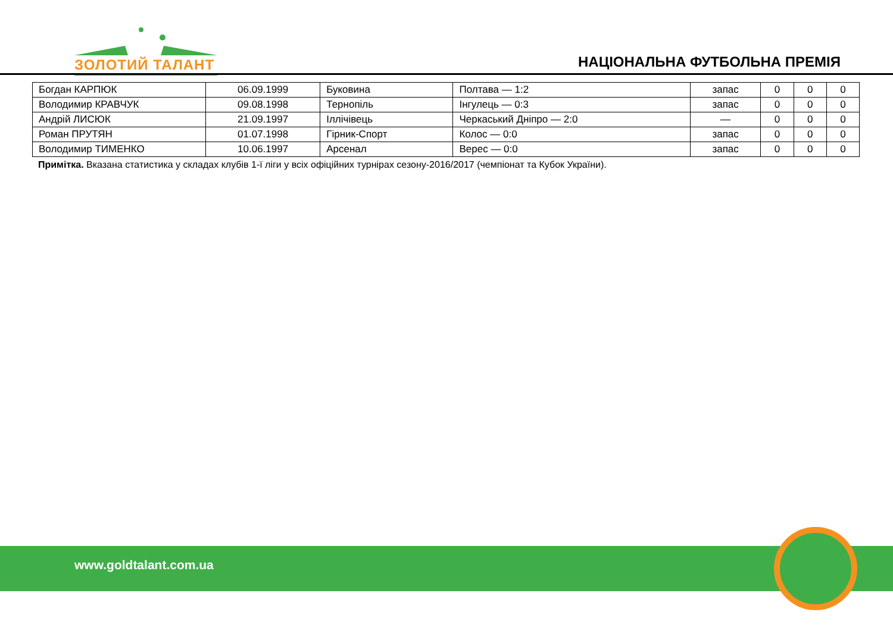ЗОЛОТИЙ ТАЛАНТ
НАЦІОНАЛЬНА ФУТБОЛЬНА ПРЕМІЯ
| Богдан КАРПЮК | 06.09.1999 | Буковина | Полтава — 1:2 | запас | 0 | 0 | 0 |
| Володимир КРАВЧУК | 09.08.1998 | Тернопіль | Інгулець — 0:3 | запас | 0 | 0 | 0 |
| Андрій ЛИСЮК | 21.09.1997 | Іллічівець | Черкаський Дніпро — 2:0 | — | 0 | 0 | 0 |
| Роман ПРУТЯН | 01.07.1998 | Гірник-Спорт | Колос — 0:0 | запас | 0 | 0 | 0 |
| Володимир ТИМЕНКО | 10.06.1997 | Арсенал | Верес — 0:0 | запас | 0 | 0 | 0 |
Примітка. Вказана статистика у складах клубів 1-ї ліги у всіх офіційних турнірах сезону-2016/2017 (чемпіонат та Кубок України).
www.goldtalant.com.ua